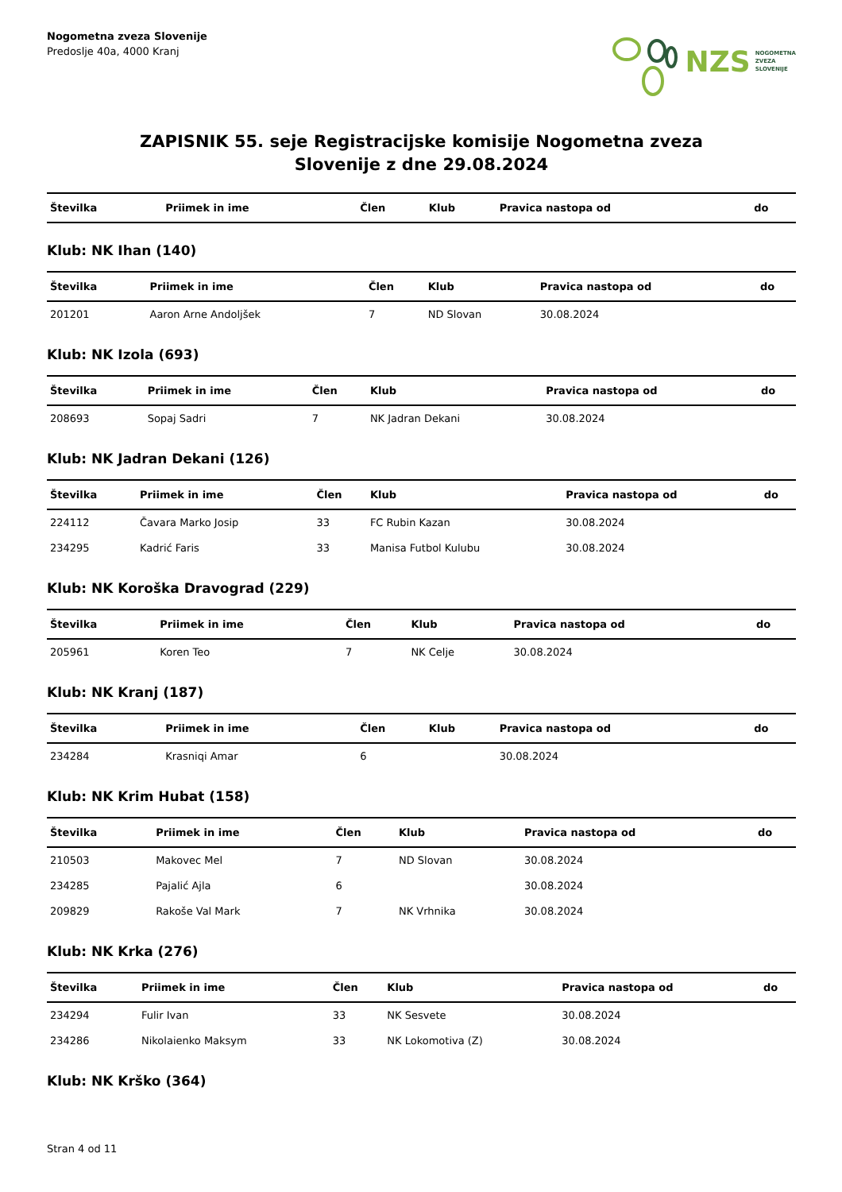Nogometna zveza Slovenije
Predoslje 40a, 4000 Kranj
NZS NOGOMETNA
ZVEZA
SLOVENIJE
ZAPISNIK 55. seje Registracijske komisije Nogometna zveza
Slovenije z dne 29.08.2024
| Številka | Priimek in ime | Člen | Klub | Pravica nastopa od | do |
| --- | --- | --- | --- | --- | --- |
Klub: NK Ihan (140)
| Številka | Priimek in ime | Člen | Klub | Pravica nastopa od | do |
| --- | --- | --- | --- | --- | --- |
| 201201 | Aaron Arne Andoljšek | 7 | ND Slovan | 30.08.2024 | |
Klub: NK Izola (693)
| Številka | Priimek in ime | Člen | Klub | Pravica nastopa od | do |
| --- | --- | --- | --- | --- | --- |
| 208693 | Sopaj Sadri | 7 | NK Jadran Dekani | 30.08.2024 | |
Klub: NK Jadran Dekani (126)
| Številka | Priimek in ime | Člen | Klub | Pravica nastopa od | do |
| --- | --- | --- | --- | --- | --- |
| 224112 | Čavara Marko Josip | 33 | FC Rubin Kazan | 30.08.2024 | |
| 234295 | Kadrić Faris | 33 | Manisa Futbol Kulubu | 30.08.2024 | |
Klub: NK Koroška Dravograd (229)
| Številka | Priimek in ime | Člen | Klub | Pravica nastopa od | do |
| --- | --- | --- | --- | --- | --- |
| 205961 | Koren Teo | 7 | NK Celje | 30.08.2024 | |
Klub: NK Kranj (187)
| Številka | Priimek in ime | Člen | Klub | Pravica nastopa od | do |
| --- | --- | --- | --- | --- | --- |
| 234284 | Krasniqi Amar | 6 | | 30.08.2024 | |
Klub: NK Krim Hubat (158)
| Številka | Priimek in ime | Člen | Klub | Pravica nastopa od | do |
| --- | --- | --- | --- | --- | --- |
| 210503 | Makovec Mel | 7 | ND Slovan | 30.08.2024 | |
| 234285 | Pajalić Ajla | 6 | | 30.08.2024 | |
| 209829 | Rakoše Val Mark | 7 | NK Vrhnika | 30.08.2024 | |
Klub: NK Krka (276)
| Številka | Priimek in ime | Člen | Klub | Pravica nastopa od | do |
| --- | --- | --- | --- | --- | --- |
| 234294 | Fulir Ivan | 33 | NK Sesvete | 30.08.2024 | |
| 234286 | Nikolaienko Maksym | 33 | NK Lokomotiva (Z) | 30.08.2024 | |
Klub: NK Krško (364)
Stran 4 od 11